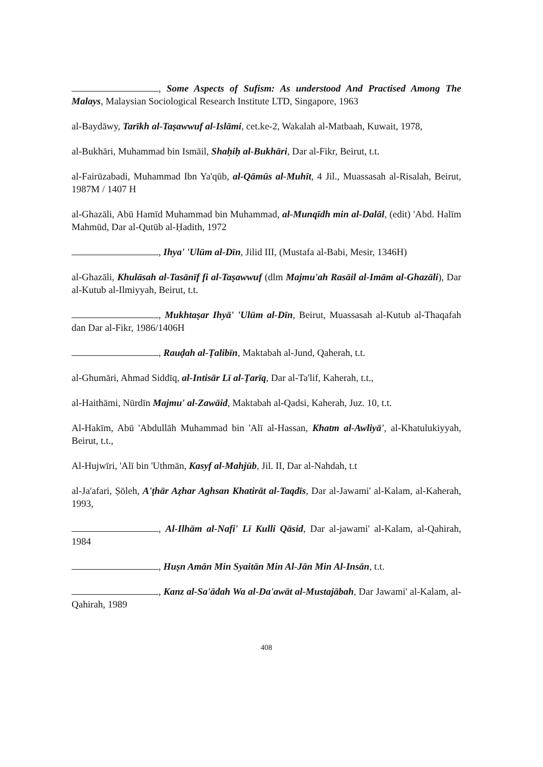, Some Aspects of Sufism: As understood And Practised Among The Malays, Malaysian Sociological Research Institute LTD, Singapore, 1963
al-Baydāwy, Tarīkh al-Taṣawwuf al-Islāmi, cet.ke-2, Wakalah al-Matbaah, Kuwait, 1978,
al-Bukhāri, Muhammad bin Ismāil, Shaḥiḥ al-Bukhāri, Dar al-Fikr, Beirut, t.t.
al-Fairūzabadi, Muhammad Ibn Ya'qūb, al-Qāmūs al-Muhīt, 4 Jil., Muassasah al-Risalah, Beirut, 1987M / 1407 H
al-Ghazāli, Abū Hamīd Muhammad bin Muhammad, al-Munqīdh min al-Dalāl, (edit) 'Abd. Halīm Mahmūd, Dar al-Qutūb al-Ḥadith, 1972
, Ihya' 'Ulūm al-Dīn, Jilid III, (Mustafa al-Babi, Mesir, 1346H)
al-Ghazāli, Khulāsah al-Tasānīf fi al-Taṣawwuf (dlm Majmu'ah Rasāil al-Imām al-Ghazāli), Dar al-Kutub al-Ilmiyyah, Beirut, t.t.
, Mukhtaṣar Ihyā' 'Ulūm al-Dīn, Beirut, Muassasah al-Kutub al-Thaqafah dan Dar al-Fikr, 1986/1406H
, Rauḍah al-Ṭalibīn, Maktabah al-Jund, Qaherah, t.t.
al-Ghumāri, Ahmad Siddīq, al-Intisār Lī al-Ṭarīq, Dar al-Ta'lif, Kaherah, t.t.,
al-Haithāmi, Nūrdīn Majmu' al-Zawāid, Maktabah al-Qadsi, Kaherah, Juz. 10, t.t.
Al-Hakīm, Abū 'Abdullāh Muhammad bin 'Alī al-Hassan, Khatm al-Awliyā', al-Khatulukiyyah, Beirut, t.t.,
Al-Hujwīri, 'Alī bin 'Uthmān, Kasyf al-Mahjūb, Jil. II, Dar al-Nahdah, t.t
al-Ja'afari, Ṣōleh, A'ṭhār Aẓhar Aghsan Khatirāt al-Taqdīs, Dar al-Jawami' al-Kalam, al-Kaherah, 1993,
, Al-Ilhām al-Nafi' Lī Kulli Qāsid, Dar al-jawami' al-Kalam, al-Qahirah, 1984
, Huṣn Amān Min Syaitān Min Al-Jān Min Al-Insān, t.t.
, Kanz al-Sa'ādah Wa al-Da'awāt al-Mustajābah, Dar Jawami' al-Kalam, al-Qahirah, 1989
408